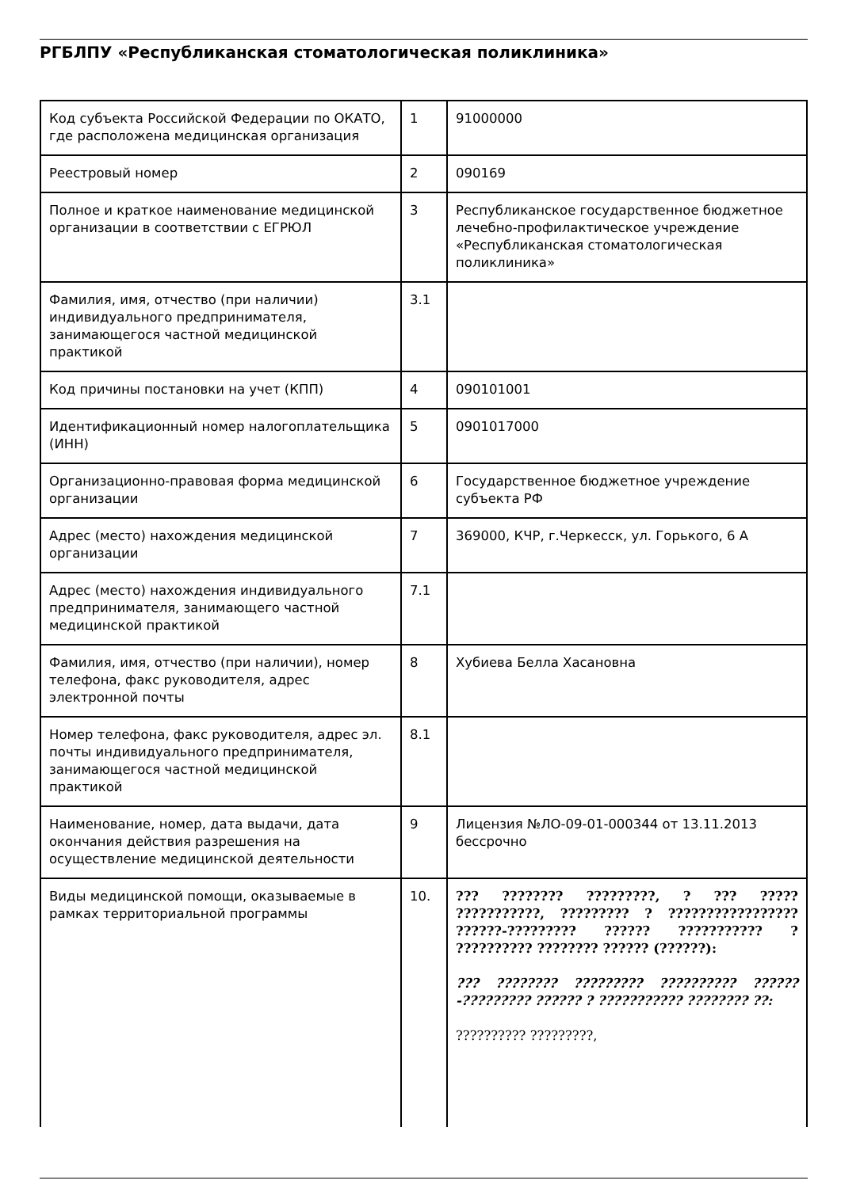РГБЛПУ «Республиканская стоматологическая поликлиника»
| Код субъекта Российской Федерации по ОКАТО, где расположена медицинская организация | 1 | 91000000 |
| Реестровый номер | 2 | 090169 |
| Полное и краткое наименование медицинской организации в соответствии с ЕГРЮЛ | 3 | Республиканское государственное бюджетное лечебно-профилактическое учреждение «Республиканская стоматологическая поликлиника» |
| Фамилия, имя, отчество (при наличии) индивидуального предпринимателя, занимающегося частной медицинской практикой | 3.1 | |
| Код причины постановки на учет (КПП) | 4 | 090101001 |
| Идентификационный номер налогоплательщика (ИНН) | 5 | 0901017000 |
| Организационно-правовая форма медицинской организации | 6 | Государственное бюджетное учреждение субъекта РФ |
| Адрес (место) нахождения медицинской организации | 7 | 369000, КЧР, г.Черкесск, ул. Горького, 6 А |
| Адрес (место) нахождения индивидуального предпринимателя, занимающего частной медицинской практикой | 7.1 | |
| Фамилия, имя, отчество (при наличии), номер телефона, факс руководителя, адрес электронной почты | 8 | Хубиева Белла Хасановна |
| Номер телефона, факс руководителя, адрес эл. почты индивидуального предпринимателя, занимающегося частной медицинской практикой | 8.1 | |
| Наименование, номер, дата выдачи, дата окончания действия разрешения на осуществление медицинской деятельности | 9 | Лицензия №ЛО-09-01-000344 от 13.11.2013 бессрочно |
| Виды медицинской помощи, оказываемые в рамках территориальной программы | 10. | ??? ???????? ?????????, ? ??? ????? ???????????, ????????? ? ????????????????? ??????-????????? ?????? ??????????? ? ?????????? ???????? ?????? (??????): ??? ???????? ????????? ?????????? ??????-????????? ?????? ? ??????????? ???????? ??: ?????????? ?????????, |